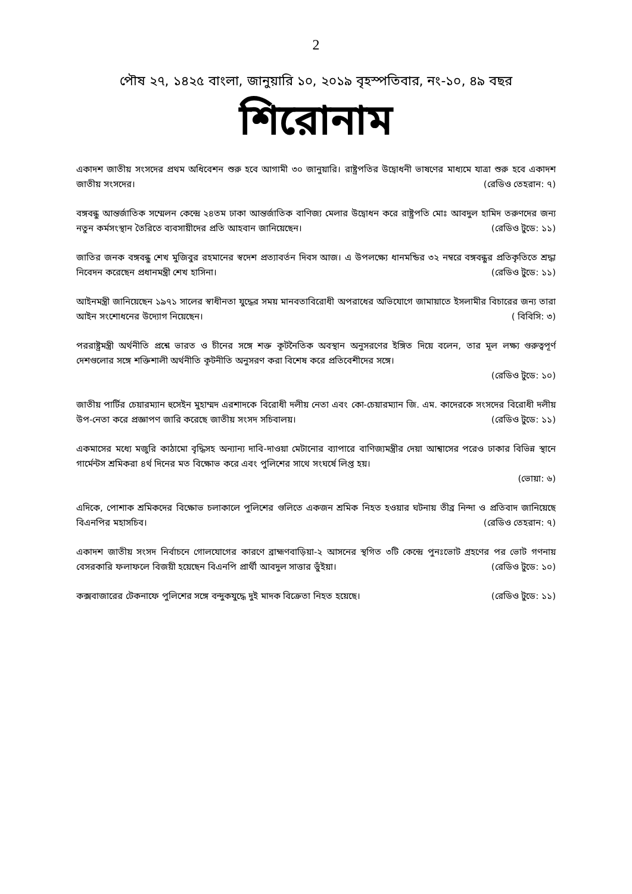2
পৌষ ২৭, ১৪২৫ বাংলা, জানুয়ারি ১০, ২০১৯ বৃহস্পতিবার, নং-১০, ৪৯ বছর
শিরোনাম
একাদশ জাতীয় সংসদের প্রথম অধিবেশন শুরু হবে আগামী ৩০ জানুয়ারি। রাষ্ট্রপতির উদ্বোধনী ভাষণের মাধ্যমে যাত্রা শুরু হবে একাদশ জাতীয় সংসদের। (রেডিও তেহরান: ৭)
বঙ্গবন্ধু আন্তর্জাতিক সম্মেলন কেন্দ্রে ২৪তম ঢাকা আন্তর্জাতিক বাণিজ্য মেলার উদ্বোধন করে রাষ্ট্রপতি মোঃ আবদুল হামিদ তরুণদের জন্য নতুন কর্মসংস্থান তৈরিতে ব্যবসায়ীদের প্রতি আহবান জানিয়েছেন। (রেডিও টুডে: ১১)
জাতির জনক বঙ্গবন্ধু শেখ মুজিবুর রহমানের স্বদেশ প্রত্যাবর্তন দিবস আজ। এ উপলক্ষ্যে ধানমন্ডির ৩২ নম্বরে বঙ্গবন্ধুর প্রতিকৃতিতে শ্রদ্ধা নিবেদন করেছেন প্রধানমন্ত্রী শেখ হাসিনা। (রেডিও টুডে: ১১)
আইনমন্ত্রী জানিয়েছেন ১৯৭১ সালের স্বাধীনতা যুদ্ধের সময় মানবতাবিরোধী অপরাধের অভিযোগে জামায়াতে ইসলামীর বিচারের জন্য তারা আইন সংশোধনের উদ্যোগ নিয়েছেন। ( বিবিসি: ৩)
পররাষ্ট্রমন্ত্রী অর্থনীতি প্রশ্নে ভারত ও চীনের সঙ্গে শক্ত কূটনৈতিক অবস্থান অনুসরণের ইঙ্গিত দিয়ে বলেন, তার মূল লক্ষ্য গুরুত্বপূর্ণ দেশগুলোর সঙ্গে শক্তিশালী অর্থনীতি কূটনীতি অনুসরণ করা বিশেষ করে প্রতিবেশীদের সঙ্গে।
(রেডিও টুডে: ১০)
জাতীয় পার্টির চেয়ারম্যান হুসেইন মুহাম্মদ এরশাদকে বিরোধী দলীয় নেতা এবং কো-চেয়ারম্যান জি. এম. কাদেরকে সংসদের বিরোধী দলীয় উপ-নেতা করে প্রজ্ঞাপণ জারি করেছে জাতীয় সংসদ সচিবালয়। (রেডিও টুডে: ১১)
একমাসের মধ্যে মজুরি কাঠামো বৃদ্ধিসহ অন্যান্য দাবি-দাওয়া মেটানোর ব্যাপারে বাণিজ্যমন্ত্রীর দেয়া আশ্বাসের পরেও ঢাকার বিভিন্ন স্থানে গার্মেন্টস শ্রমিকরা ৪র্থ দিনের মত বিক্ষোভ করে এবং পুলিশের সাথে সংঘর্ষে লিপ্ত হয়।
(ভোয়া: ৬)
এদিকে, পোশাক শ্রমিকদের বিক্ষোভ চলাকালে পুলিশের গুলিতে একজন শ্রমিক নিহত হওয়ার ঘটনায় তীব্র নিন্দা ও প্রতিবাদ জানিয়েছে বিএনপির মহাসচিব। (রেডিও তেহরান: ৭)
একাদশ জাতীয় সংসদ নির্বাচনে গোলযোগের কারণে ব্রাহ্মণবাড়িয়া-২ আসনের স্থগিত ৩টি কেন্দ্রে পুনঃভোট গ্রহণের পর ভোট গণনায় বেসরকারি ফলাফলে বিজয়ী হয়েছেন বিএনপি প্রার্থী আবদুল সাত্তার ভুঁইয়া। (রেডিও টুডে: ১০)
কক্সবাজারের টেকনাফে পুলিশের সঙ্গে বন্দুকযুদ্ধে দুই মাদক বিক্রেতা নিহত হয়েছে। (রেডিও টুডে: ১১)